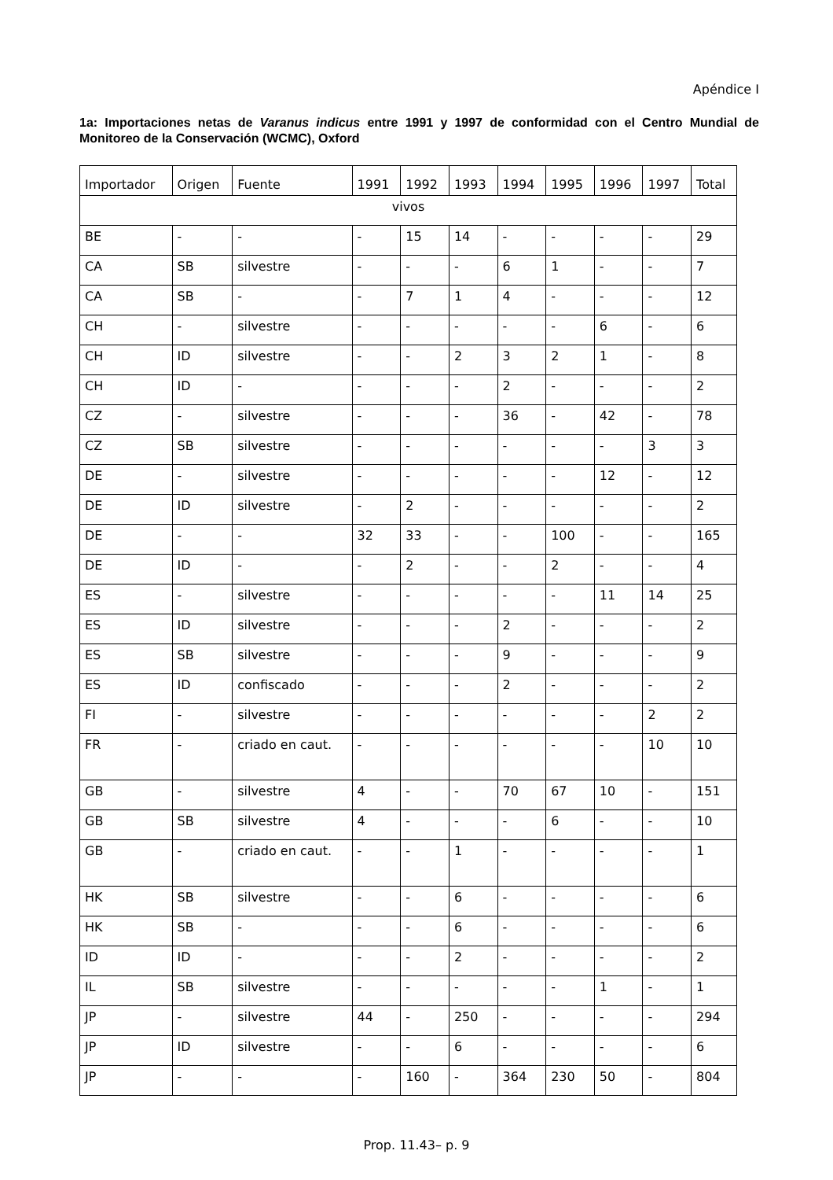Apéndice I
1a: Importaciones netas de Varanus indicus entre 1991 y 1997 de conformidad con el Centro Mundial de Monitoreo de la Conservación (WCMC), Oxford
| Importador | Origen | Fuente | 1991 | 1992 | 1993 | 1994 | 1995 | 1996 | 1997 | Total |
| --- | --- | --- | --- | --- | --- | --- | --- | --- | --- | --- |
| vivos | | | | | | | | | | |
| BE | - | - | - | 15 | 14 | - | - | - | - | 29 |
| CA | SB | silvestre | - | - | - | 6 | 1 | - | - | 7 |
| CA | SB | - | - | 7 | 1 | 4 | - | - | - | 12 |
| CH | - | silvestre | - | - | - | - | - | 6 | - | 6 |
| CH | ID | silvestre | - | - | 2 | 3 | 2 | 1 | - | 8 |
| CH | ID | - | - | - | - | 2 | - | - | - | 2 |
| CZ | - | silvestre | - | - | - | 36 | - | 42 | - | 78 |
| CZ | SB | silvestre | - | - | - | - | - | - | 3 | 3 |
| DE | - | silvestre | - | - | - | - | - | 12 | - | 12 |
| DE | ID | silvestre | - | 2 | - | - | - | - | - | 2 |
| DE | - | - | 32 | 33 | - | - | 100 | - | - | 165 |
| DE | ID | - | - | 2 | - | - | 2 | - | - | 4 |
| ES | - | silvestre | - | - | - | - | - | 11 | 14 | 25 |
| ES | ID | silvestre | - | - | - | 2 | - | - | - | 2 |
| ES | SB | silvestre | - | - | - | 9 | - | - | - | 9 |
| ES | ID | confiscado | - | - | - | 2 | - | - | - | 2 |
| FI | - | silvestre | - | - | - | - | - | - | 2 | 2 |
| FR | - | criado en caut. | - | - | - | - | - | - | 10 | 10 |
| GB | - | silvestre | 4 | - | - | 70 | 67 | 10 | - | 151 |
| GB | SB | silvestre | 4 | - | - | - | 6 | - | - | 10 |
| GB | - | criado en caut. | - | - | 1 | - | - | - | - | 1 |
| HK | SB | silvestre | - | - | 6 | - | - | - | - | 6 |
| HK | SB | - | - | - | 6 | - | - | - | - | 6 |
| ID | ID | - | - | - | 2 | - | - | - | - | 2 |
| IL | SB | silvestre | - | - | - | - | - | 1 | - | 1 |
| JP | - | silvestre | 44 | - | 250 | - | - | - | - | 294 |
| JP | ID | silvestre | - | - | 6 | - | - | - | - | 6 |
| JP | - | - | - | 160 | - | 364 | 230 | 50 | - | 804 |
Prop. 11.43– p. 9